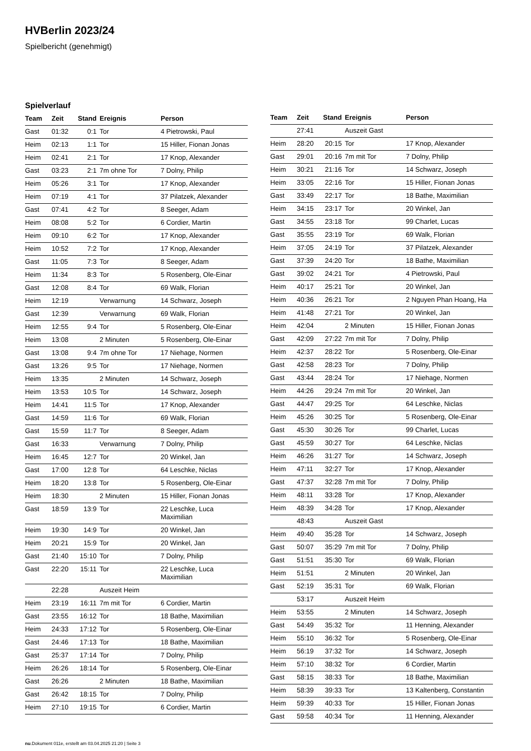HVBerlin 2023/24
Spielbericht (genehmigt)
Spielverlauf
| Team | Zeit | Stand | Ereignis | Person |
| --- | --- | --- | --- | --- |
| Gast | 01:32 | 0:1 | Tor | 4 Pietrowski, Paul |
| Heim | 02:13 | 1:1 | Tor | 15 Hiller, Fionan Jonas |
| Heim | 02:41 | 2:1 | Tor | 17 Knop, Alexander |
| Gast | 03:23 | 2:1 | 7m ohne Tor | 7 Dolny, Philip |
| Heim | 05:26 | 3:1 | Tor | 17 Knop, Alexander |
| Heim | 07:19 | 4:1 | Tor | 37 Pilatzek, Alexander |
| Gast | 07:41 | 4:2 | Tor | 8 Seeger, Adam |
| Heim | 08:08 | 5:2 | Tor | 6 Cordier, Martin |
| Heim | 09:10 | 6:2 | Tor | 17 Knop, Alexander |
| Heim | 10:52 | 7:2 | Tor | 17 Knop, Alexander |
| Gast | 11:05 | 7:3 | Tor | 8 Seeger, Adam |
| Heim | 11:34 | 8:3 | Tor | 5 Rosenberg, Ole-Einar |
| Gast | 12:08 | 8:4 | Tor | 69 Walk, Florian |
| Heim | 12:19 | | Verwarnung | 14 Schwarz, Joseph |
| Gast | 12:39 | | Verwarnung | 69 Walk, Florian |
| Heim | 12:55 | 9:4 | Tor | 5 Rosenberg, Ole-Einar |
| Heim | 13:08 | | 2 Minuten | 5 Rosenberg, Ole-Einar |
| Gast | 13:08 | 9:4 | 7m ohne Tor | 17 Niehage, Normen |
| Gast | 13:26 | 9:5 | Tor | 17 Niehage, Normen |
| Heim | 13:35 | | 2 Minuten | 14 Schwarz, Joseph |
| Heim | 13:53 | 10:5 | Tor | 14 Schwarz, Joseph |
| Heim | 14:41 | 11:5 | Tor | 17 Knop, Alexander |
| Gast | 14:59 | 11:6 | Tor | 69 Walk, Florian |
| Gast | 15:59 | 11:7 | Tor | 8 Seeger, Adam |
| Gast | 16:33 | | Verwarnung | 7 Dolny, Philip |
| Heim | 16:45 | 12:7 | Tor | 20 Winkel, Jan |
| Gast | 17:00 | 12:8 | Tor | 64 Leschke, Niclas |
| Heim | 18:20 | 13:8 | Tor | 5 Rosenberg, Ole-Einar |
| Heim | 18:30 | | 2 Minuten | 15 Hiller, Fionan Jonas |
| Gast | 18:59 | 13:9 | Tor | 22 Leschke, Luca Maximilian |
| Heim | 19:30 | 14:9 | Tor | 20 Winkel, Jan |
| Heim | 20:21 | 15:9 | Tor | 20 Winkel, Jan |
| Gast | 21:40 | 15:10 | Tor | 7 Dolny, Philip |
| Gast | 22:20 | 15:11 | Tor | 22 Leschke, Luca Maximilian |
| | 22:28 | | Auszeit Heim | |
| Heim | 23:19 | 16:11 | 7m mit Tor | 6 Cordier, Martin |
| Gast | 23:55 | 16:12 | Tor | 18 Bathe, Maximilian |
| Heim | 24:33 | 17:12 | Tor | 5 Rosenberg, Ole-Einar |
| Gast | 24:46 | 17:13 | Tor | 18 Bathe, Maximilian |
| Gast | 25:37 | 17:14 | Tor | 7 Dolny, Philip |
| Heim | 26:26 | 18:14 | Tor | 5 Rosenberg, Ole-Einar |
| Gast | 26:26 | | 2 Minuten | 18 Bathe, Maximilian |
| Gast | 26:42 | 18:15 | Tor | 7 Dolny, Philip |
| Heim | 27:10 | 19:15 | Tor | 6 Cordier, Martin |
| Team | Zeit | Stand | Ereignis | Person |
| --- | --- | --- | --- | --- |
| | 27:41 | | Auszeit Gast | |
| Heim | 28:20 | 20:15 | Tor | 17 Knop, Alexander |
| Gast | 29:01 | 20:16 | 7m mit Tor | 7 Dolny, Philip |
| Heim | 30:21 | 21:16 | Tor | 14 Schwarz, Joseph |
| Heim | 33:05 | 22:16 | Tor | 15 Hiller, Fionan Jonas |
| Gast | 33:49 | 22:17 | Tor | 18 Bathe, Maximilian |
| Heim | 34:15 | 23:17 | Tor | 20 Winkel, Jan |
| Gast | 34:55 | 23:18 | Tor | 99 Charlet, Lucas |
| Gast | 35:55 | 23:19 | Tor | 69 Walk, Florian |
| Heim | 37:05 | 24:19 | Tor | 37 Pilatzek, Alexander |
| Gast | 37:39 | 24:20 | Tor | 18 Bathe, Maximilian |
| Gast | 39:02 | 24:21 | Tor | 4 Pietrowski, Paul |
| Heim | 40:17 | 25:21 | Tor | 20 Winkel, Jan |
| Heim | 40:36 | 26:21 | Tor | 2 Nguyen Phan Hoang, Ha |
| Heim | 41:48 | 27:21 | Tor | 20 Winkel, Jan |
| Heim | 42:04 | | 2 Minuten | 15 Hiller, Fionan Jonas |
| Gast | 42:09 | 27:22 | 7m mit Tor | 7 Dolny, Philip |
| Heim | 42:37 | 28:22 | Tor | 5 Rosenberg, Ole-Einar |
| Gast | 42:58 | 28:23 | Tor | 7 Dolny, Philip |
| Gast | 43:44 | 28:24 | Tor | 17 Niehage, Normen |
| Heim | 44:26 | 29:24 | 7m mit Tor | 20 Winkel, Jan |
| Gast | 44:47 | 29:25 | Tor | 64 Leschke, Niclas |
| Heim | 45:26 | 30:25 | Tor | 5 Rosenberg, Ole-Einar |
| Gast | 45:30 | 30:26 | Tor | 99 Charlet, Lucas |
| Gast | 45:59 | 30:27 | Tor | 64 Leschke, Niclas |
| Heim | 46:26 | 31:27 | Tor | 14 Schwarz, Joseph |
| Heim | 47:11 | 32:27 | Tor | 17 Knop, Alexander |
| Gast | 47:37 | 32:28 | 7m mit Tor | 7 Dolny, Philip |
| Heim | 48:11 | 33:28 | Tor | 17 Knop, Alexander |
| Heim | 48:39 | 34:28 | Tor | 17 Knop, Alexander |
| | 48:43 | | Auszeit Gast | |
| Heim | 49:40 | 35:28 | Tor | 14 Schwarz, Joseph |
| Gast | 50:07 | 35:29 | 7m mit Tor | 7 Dolny, Philip |
| Gast | 51:51 | 35:30 | Tor | 69 Walk, Florian |
| Heim | 51:51 | | 2 Minuten | 20 Winkel, Jan |
| Gast | 52:19 | 35:31 | Tor | 69 Walk, Florian |
| | 53:17 | | Auszeit Heim | |
| Heim | 53:55 | | 2 Minuten | 14 Schwarz, Joseph |
| Gast | 54:49 | 35:32 | Tor | 11 Henning, Alexander |
| Heim | 55:10 | 36:32 | Tor | 5 Rosenberg, Ole-Einar |
| Heim | 56:19 | 37:32 | Tor | 14 Schwarz, Joseph |
| Heim | 57:10 | 38:32 | Tor | 6 Cordier, Martin |
| Gast | 58:15 | 38:33 | Tor | 18 Bathe, Maximilian |
| Heim | 58:39 | 39:33 | Tor | 13 Kaltenberg, Constantin |
| Heim | 59:39 | 40:33 | Tor | 15 Hiller, Fionan Jonas |
| Gast | 59:58 | 40:34 | Tor | 11 Henning, Alexander |
nu.Dokument 011e, erstellt am 03.04.2025 21:20 | Seite 3